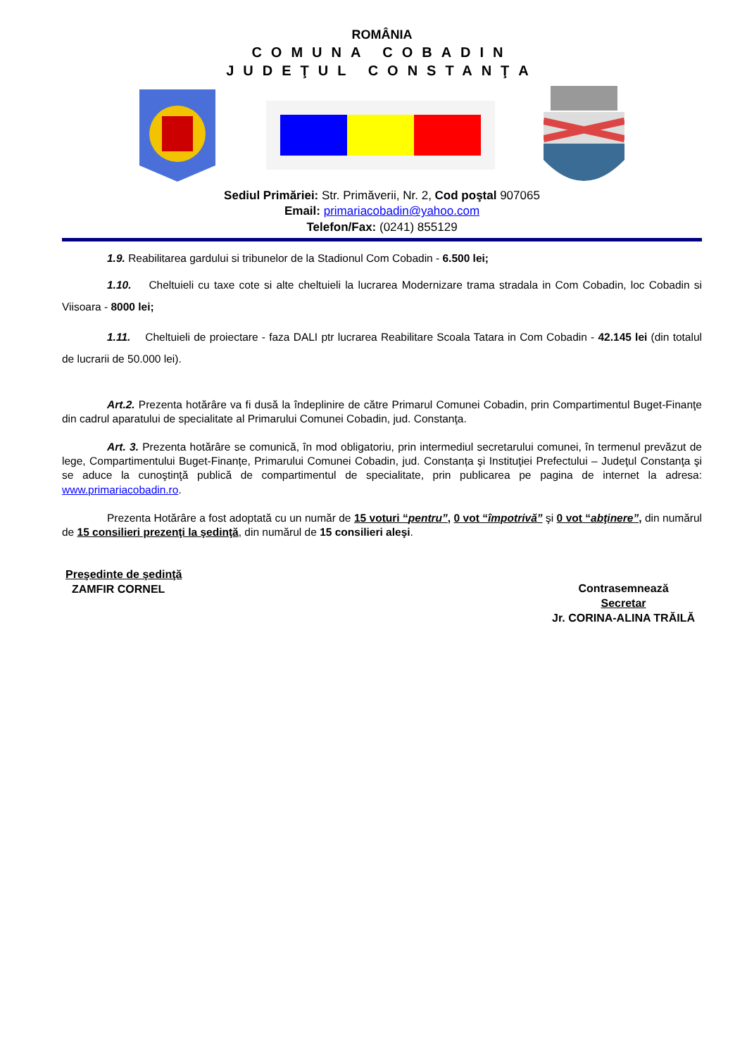ROMÂNIA
COMUNA COBADIN
JUDEŢUL CONSTANŢA
Sediul Primăriei: Str. Primăverii, Nr. 2, Cod poştal 907065
Email: primariacobadin@yahoo.com
Telefon/Fax: (0241) 855129
1.9. Reabilitarea gardului si tribunelor de la Stadionul Com Cobadin - 6.500 lei;
1.10. Cheltuieli cu taxe cote si alte cheltuieli la lucrarea Modernizare trama stradala in Com Cobadin, loc Cobadin si Viisoara - 8000 lei;
1.11. Cheltuieli de proiectare - faza DALI ptr lucrarea Reabilitare Scoala Tatara in Com Cobadin - 42.145 lei (din totalul de lucrarii de 50.000 lei).
Art.2. Prezenta hotărâre va fi dusă la îndeplinire de către Primarul Comunei Cobadin, prin Compartimentul Buget-Finanţe din cadrul aparatului de specialitate al Primarului Comunei Cobadin, jud. Constanţa.
Art. 3. Prezenta hotărâre se comunică, în mod obligatoriu, prin intermediul secretarului comunei, în termenul prevăzut de lege, Compartimentului Buget-Finanțe, Primarului Comunei Cobadin, jud. Constanța şi Instituţiei Prefectului – Judeţul Constanţa şi se aduce la cunoştinţă publică de compartimentul de specialitate, prin publicarea pe pagina de internet la adresa: www.primariacobadin.ro.
Prezenta Hotărâre a fost adoptată cu un număr de 15 voturi “pentru”, 0 vot “împotrivă” şi 0 vot “abţinere”, din numărul de 15 consilieri prezenţi la şedinţă, din numărul de 15 consilieri aleşi.
Preşedinte de şedinţă
ZAMFIR CORNEL
Contrasemnează
Secretar
Jr. CORINA-ALINA TRĂILĂ